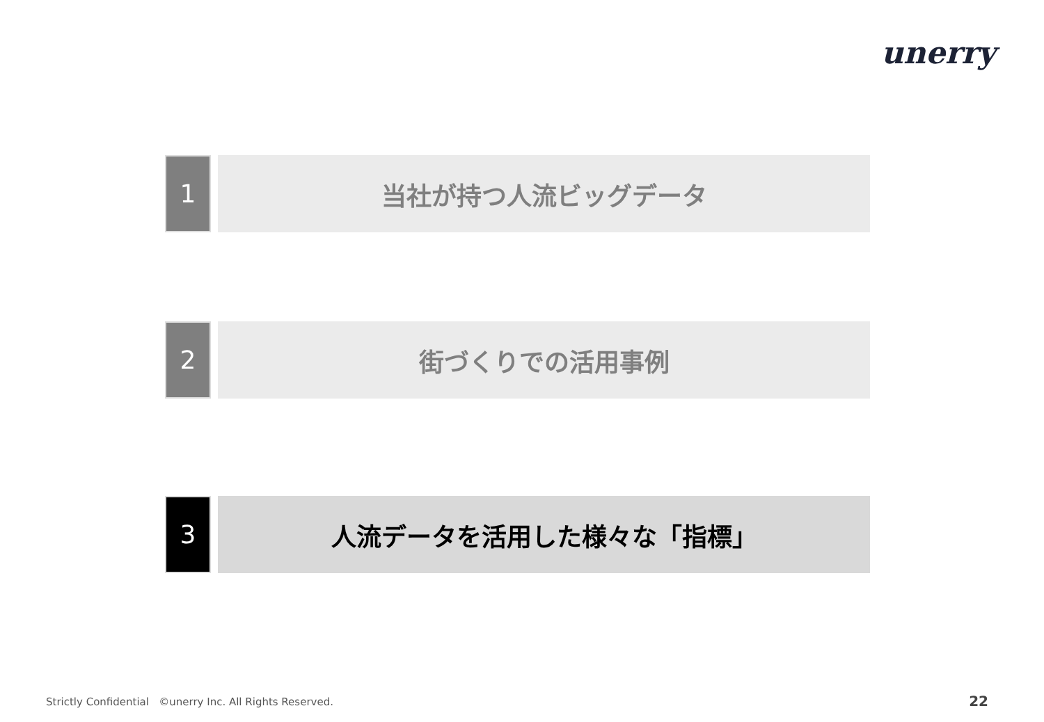unerry
1
当社が持つ人流ビッグデータ
2
街づくりでの活用事例
3
人流データを活用した様々な「指標」
Strictly Confidential ©unerry Inc. All Rights Reserved.
22